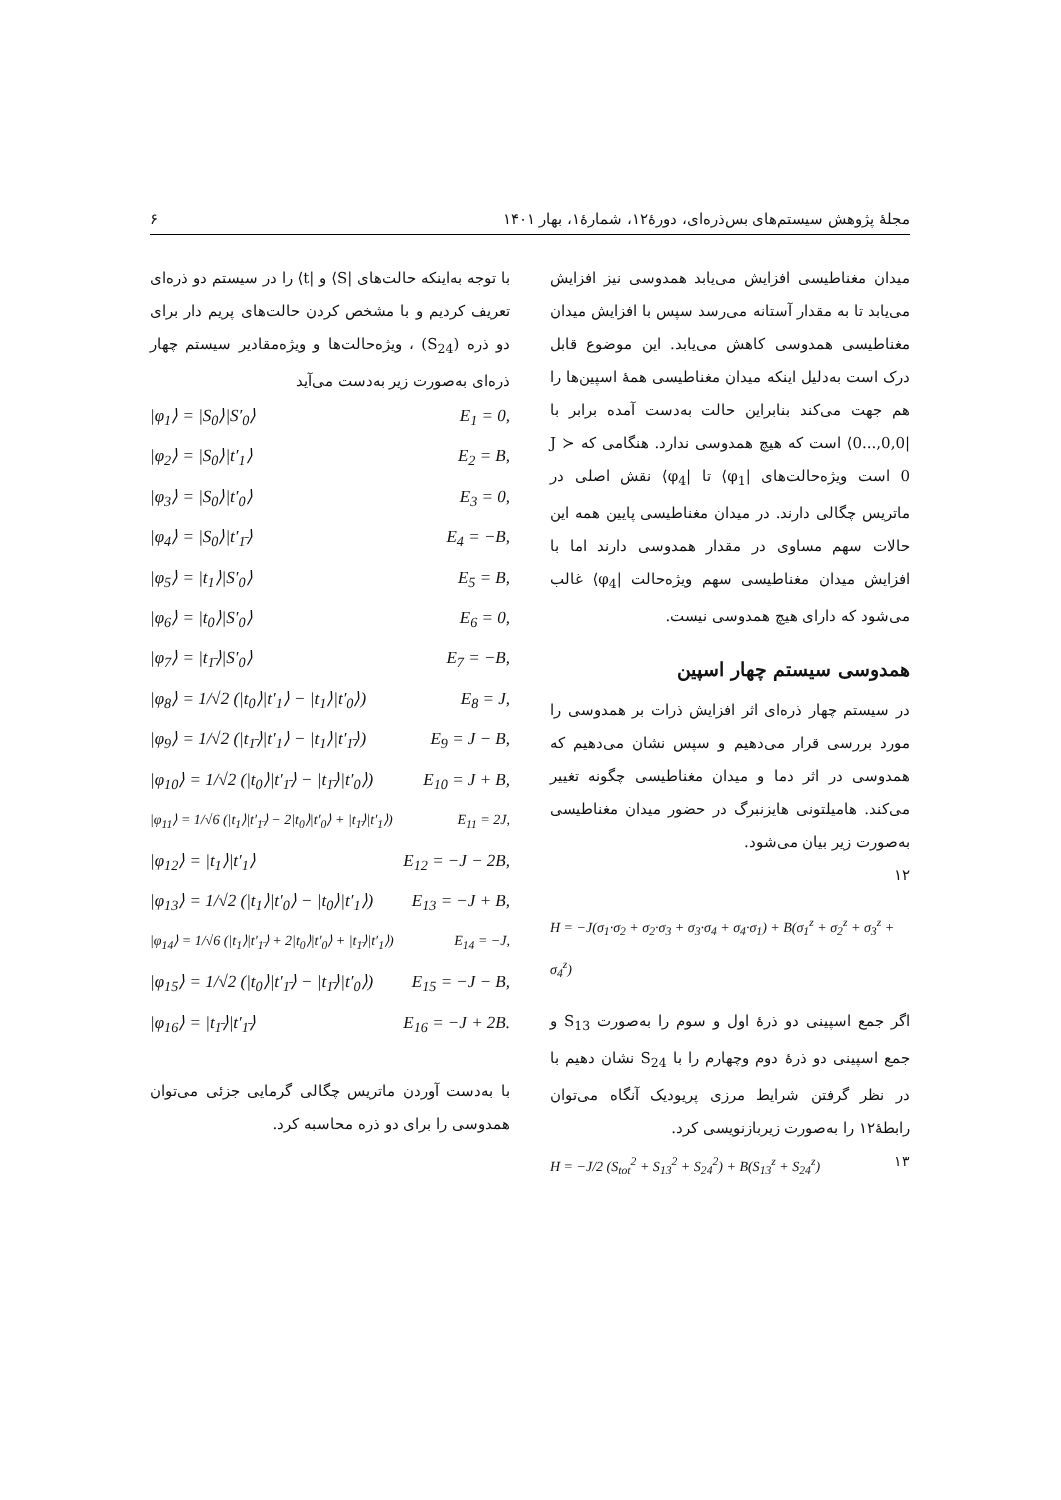مجلهٔ پژوهش سیستم‌های بس‌ذره‌ای، دورهٔ۱۲، شمارهٔ۱، بهار ۱۴۰۱ ۶
میدان مغناطیسی افزایش می‌یابد همدوسی نیز افزایش می‌یابد تا به مقدار آستانه می‌رسد سپس با افزایش میدان مغناطیسی همدوسی کاهش می‌یابد. این موضوع قابل درک است به‌دلیل اینکه میدان مغناطیسی همهٔ اسپین‌ها را هم جهت می‌کند بنابراین حالت به‌دست آمده برابر با |0,0,...0⟩ است که هیچ همدوسی ندارد. هنگامی که J ≻ 0 است ویژه‌حالت‌های |φ<sub>1</sub>⟩ تا |φ<sub>4</sub>⟩ نقش اصلی در ماتریس چگالی دارند. در میدان مغناطیسی پایین همه این حالات سهم مساوی در مقدار همدوسی دارند اما با افزایش میدان مغناطیسی سهم ویژه‌حالت |φ<sub>4</sub>⟩ غالب می‌شود که دارای هیچ همدوسی نیست.
همدوسی سیستم چهار اسپین
در سیستم چهار ذره‌ای اثر افزایش ذرات بر همدوسی را مورد بررسی قرار می‌دهیم و سپس نشان می‌دهیم که همدوسی در اثر دما و میدان مغناطیسی چگونه تغییر می‌کند. هامیلتونی هایزنبرگ در حضور میدان مغناطیسی به‌صورت زیر بیان می‌شود.
۱۲
H = −J(σ<sub>1</sub>·σ<sub>2</sub> + σ<sub>2</sub>·σ<sub>3</sub> + σ<sub>3</sub>·σ<sub>4</sub> + σ<sub>4</sub>·σ<sub>1</sub>) + B(σ<sub>1</sub><sup>z</sup> + σ<sub>2</sub><sup>z</sup> + σ<sub>3</sub><sup>z</sup> + σ<sub>4</sub><sup>z</sup>)
اگر جمع اسپینی دو ذرهٔ اول و سوم را به‌صورت S<sub>13</sub> و جمع اسپینی دو ذرهٔ دوم وچهارم را با S<sub>24</sub> نشان دهیم با در نظر گرفتن شرایط مرزی پریودیک آنگاه می‌توان رابطهٔ۱۲ را به‌صورت زیربازنویسی کرد.
H = −J/2 (S<sub>tot</sub><sup>2</sup> + S<sub>13</sub><sup>2</sup> + S<sub>24</sub><sup>2</sup>) + B(S<sub>13</sub><sup>z</sup> + S<sub>24</sub><sup>z</sup>) ۱۳
با توجه به‌اینکه حالت‌های |S⟩ و |t⟩ را در سیستم دو ذره‌ای تعریف کردیم و با مشخص کردن حالت‌های پریم دار برای دو ذره (S<sub>24</sub>) ، ویژه‌حالت‌ها و ویژه‌مقادیر سیستم چهار ذره‌ای به‌صورت زیر به‌دست می‌آید
|φ<sub>1</sub>⟩ = |S<sub>0</sub>⟩|S′<sub>0</sub>⟩ E<sub>1</sub> = 0,
|φ<sub>2</sub>⟩ = |S<sub>0</sub>⟩|t′<sub>1</sub>⟩ E<sub>2</sub> = B,
|φ<sub>3</sub>⟩ = |S<sub>0</sub>⟩|t′<sub>0</sub>⟩ E<sub>3</sub> = 0,
|φ<sub>4</sub>⟩ = |S<sub>0</sub>⟩|t′<sub>1̄</sub>⟩ E<sub>4</sub> = −B,
|φ<sub>5</sub>⟩ = |t<sub>1</sub>⟩|S′<sub>0</sub>⟩ E<sub>5</sub> = B,
|φ<sub>6</sub>⟩ = |t<sub>0</sub>⟩|S′<sub>0</sub>⟩ E<sub>6</sub> = 0,
|φ<sub>7</sub>⟩ = |t<sub>1̄</sub>⟩|S′<sub>0</sub>⟩ E<sub>7</sub> = −B,
|φ<sub>8</sub>⟩ = 1/√2 (|t<sub>0</sub>⟩|t′<sub>1</sub>⟩ − |t<sub>1</sub>⟩|t′<sub>0</sub>⟩) E<sub>8</sub> = J,
|φ<sub>9</sub>⟩ = 1/√2 (|t<sub>1̄</sub>⟩|t′<sub>1</sub>⟩ − |t<sub>1</sub>⟩|t′<sub>1̄</sub>⟩) E<sub>9</sub> = J − B,
|φ<sub>10</sub>⟩ = 1/√2 (|t<sub>0</sub>⟩|t′<sub>1̄</sub>⟩ − |t<sub>1̄</sub>⟩|t′<sub>0</sub>⟩) E<sub>10</sub> = J + B,
|φ<sub>11</sub>⟩ = 1/√6 (|t<sub>1</sub>⟩|t′<sub>1̄</sub>⟩ − 2|t<sub>0</sub>⟩|t′<sub>0</sub>⟩ + |t<sub>1̄</sub>⟩|t′<sub>1</sub>⟩) E<sub>11</sub> = 2J,
|φ<sub>12</sub>⟩ = |t<sub>1</sub>⟩|t′<sub>1</sub>⟩ E<sub>12</sub> = −J − 2B,
|φ<sub>13</sub>⟩ = 1/√2 (|t<sub>1</sub>⟩|t′<sub>0</sub>⟩ − |t<sub>0</sub>⟩|t′<sub>1</sub>⟩) E<sub>13</sub> = −J + B,
|φ<sub>14</sub>⟩ = 1/√6 (|t<sub>1</sub>⟩|t′<sub>1̄</sub>⟩ + 2|t<sub>0</sub>⟩|t′<sub>0</sub>⟩ + |t<sub>1̄</sub>⟩|t′<sub>1</sub>⟩) E<sub>14</sub> = −J,
|φ<sub>15</sub>⟩ = 1/√2 (|t<sub>0</sub>⟩|t′<sub>1̄</sub>⟩ − |t<sub>1̄</sub>⟩|t′<sub>0</sub>⟩) E<sub>15</sub> = −J − B,
|φ<sub>16</sub>⟩ = |t<sub>1̄</sub>⟩|t′<sub>1̄</sub>⟩ E<sub>16</sub> = −J + 2B.
با به‌دست آوردن ماتریس چگالی گرمایی جزئی می‌توان همدوسی را برای دو ذره محاسبه کرد.